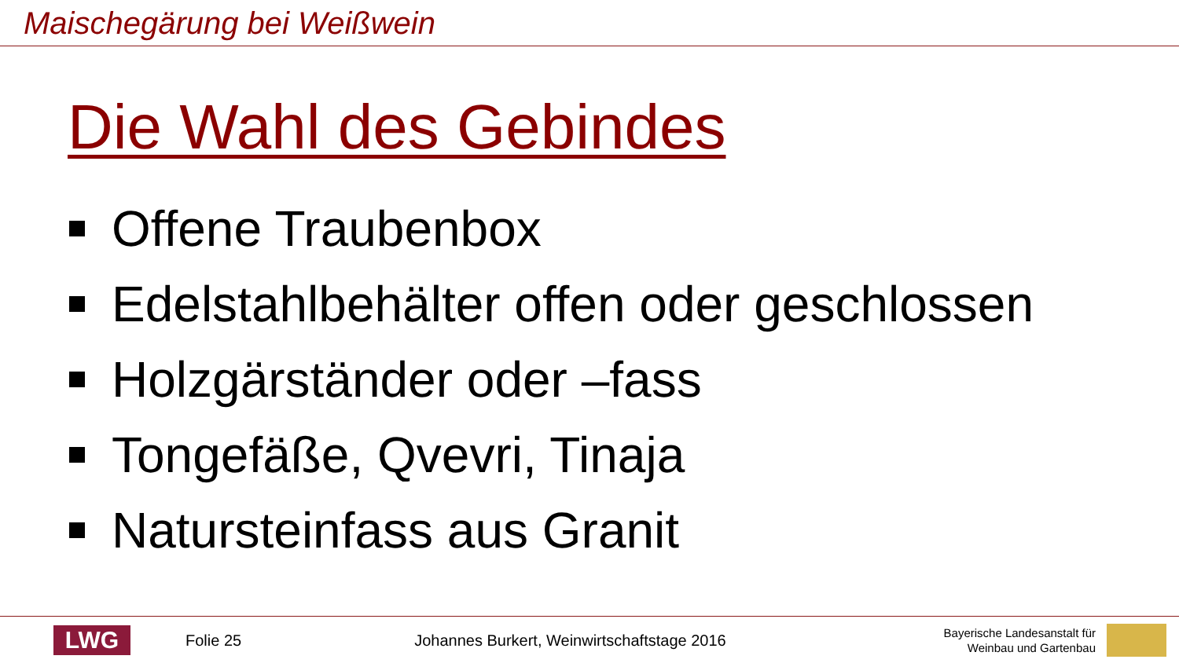Maischegärung bei Weißwein
Die Wahl des Gebindes
Offene Traubenbox
Edelstahlbehälter offen oder geschlossen
Holzgärständer oder –fass
Tongefäße, Qvevri, Tinaja
Natursteinfass aus Granit
LWG
Folie 25
Johannes Burkert, Weinwirtschaftstage 2016
Bayerische Landesanstalt für
Weinbau und Gartenbau